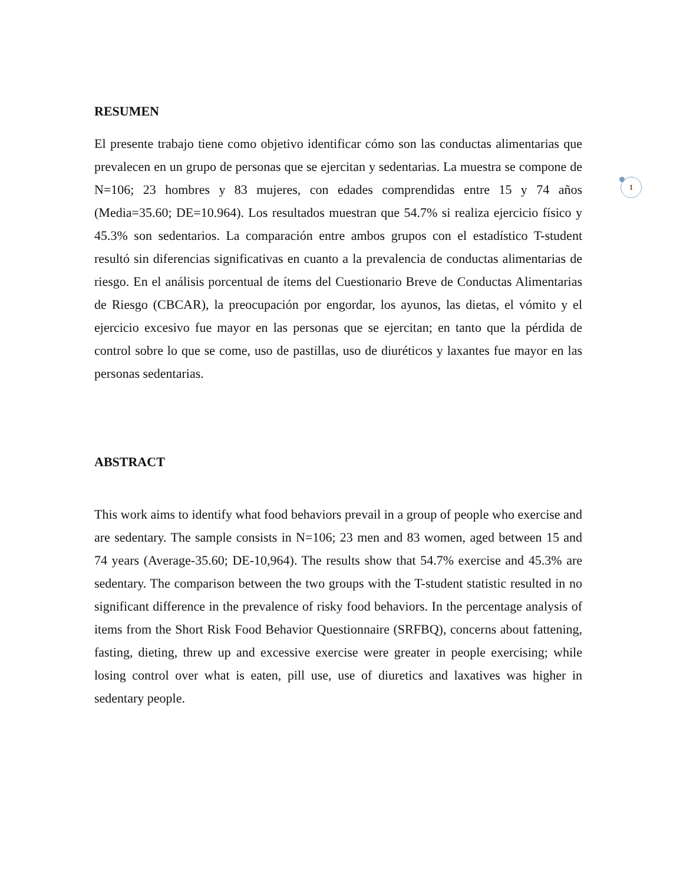RESUMEN
1
El presente trabajo tiene como objetivo identificar cómo son las conductas alimentarias que prevalecen en un grupo de personas que se ejercitan y sedentarias. La muestra se compone de N=106; 23 hombres y 83 mujeres, con edades comprendidas entre 15 y 74 años (Media=35.60; DE=10.964). Los resultados muestran que 54.7% si realiza ejercicio físico y 45.3% son sedentarios. La comparación entre ambos grupos con el estadístico T-student resultó sin diferencias significativas en cuanto a la prevalencia de conductas alimentarias de riesgo. En el análisis porcentual de ítems del Cuestionario Breve de Conductas Alimentarias de Riesgo (CBCAR), la preocupación por engordar, los ayunos, las dietas, el vómito y el ejercicio excesivo fue mayor en las personas que se ejercitan; en tanto que la pérdida de control sobre lo que se come, uso de pastillas, uso de diuréticos y laxantes fue mayor en las personas sedentarias.
ABSTRACT
This work aims to identify what food behaviors prevail in a group of people who exercise and are sedentary. The sample consists in N=106; 23 men and 83 women, aged between 15 and 74 years (Average-35.60; DE-10,964). The results show that 54.7% exercise and 45.3% are sedentary. The comparison between the two groups with the T-student statistic resulted in no significant difference in the prevalence of risky food behaviors. In the percentage analysis of items from the Short Risk Food Behavior Questionnaire (SRFBQ), concerns about fattening, fasting, dieting, threw up and excessive exercise were greater in people exercising; while losing control over what is eaten, pill use, use of diuretics and laxatives was higher in sedentary people.